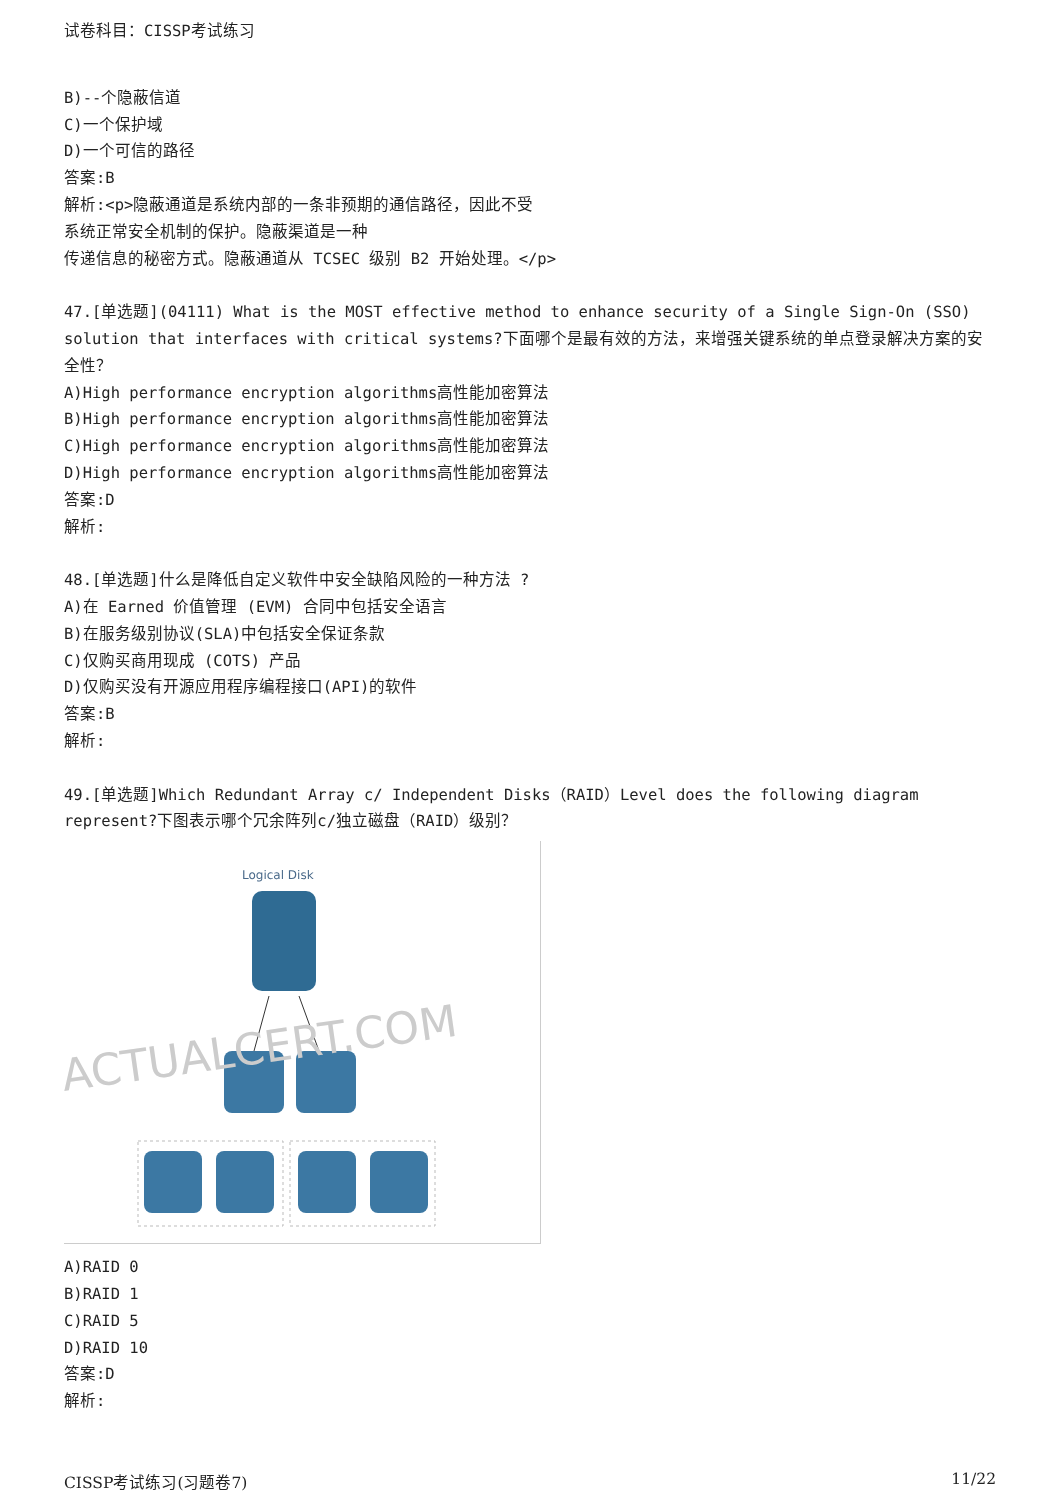试卷科目：CISSP考试练习
B)--个隐蔽信道
C)一个保护域
D)一个可信的路径
答案:B
解析:<p>隐蔽通道是系统内部的一条非预期的通信路径，因此不受
系统正常安全机制的保护。隐蔽渠道是一种
传递信息的秘密方式。隐蔽通道从 TCSEC 级别 B2 开始处理。</p>
47.[单选题](04111) What is the MOST effective method to enhance security of a Single Sign-On (SSO) solution that interfaces with critical systems?下面哪个是最有效的方法，来增强关键系统的单点登录解决方案的安全性？
A)High performance encryption algorithms高性能加密算法
B)High performance encryption algorithms高性能加密算法
C)High performance encryption algorithms高性能加密算法
D)High performance encryption algorithms高性能加密算法
答案:D
解析:
48.[单选题]什么是降低自定义软件中安全缺陷风险的一种方法 ?
A)在 Earned 价值管理 (EVM) 合同中包括安全语言
B)在服务级别协议(SLA)中包括安全保证条款
C)仅购买商用现成 (COTS) 产品
D)仅购买没有开源应用程序编程接口(API)的软件
答案:B
解析:
49.[单选题]Which Redundant Array c/ Independent Disks（RAID）Level does the following diagram represent?下图表示哪个冗余阵列c/独立磁盘（RAID）级别？
Logical Disk
ACTUALCERT.COM
A)RAID 0
B)RAID 1
C)RAID 5
D)RAID 10
答案:D
解析:
CISSP考试练习(习题卷7) 11/22